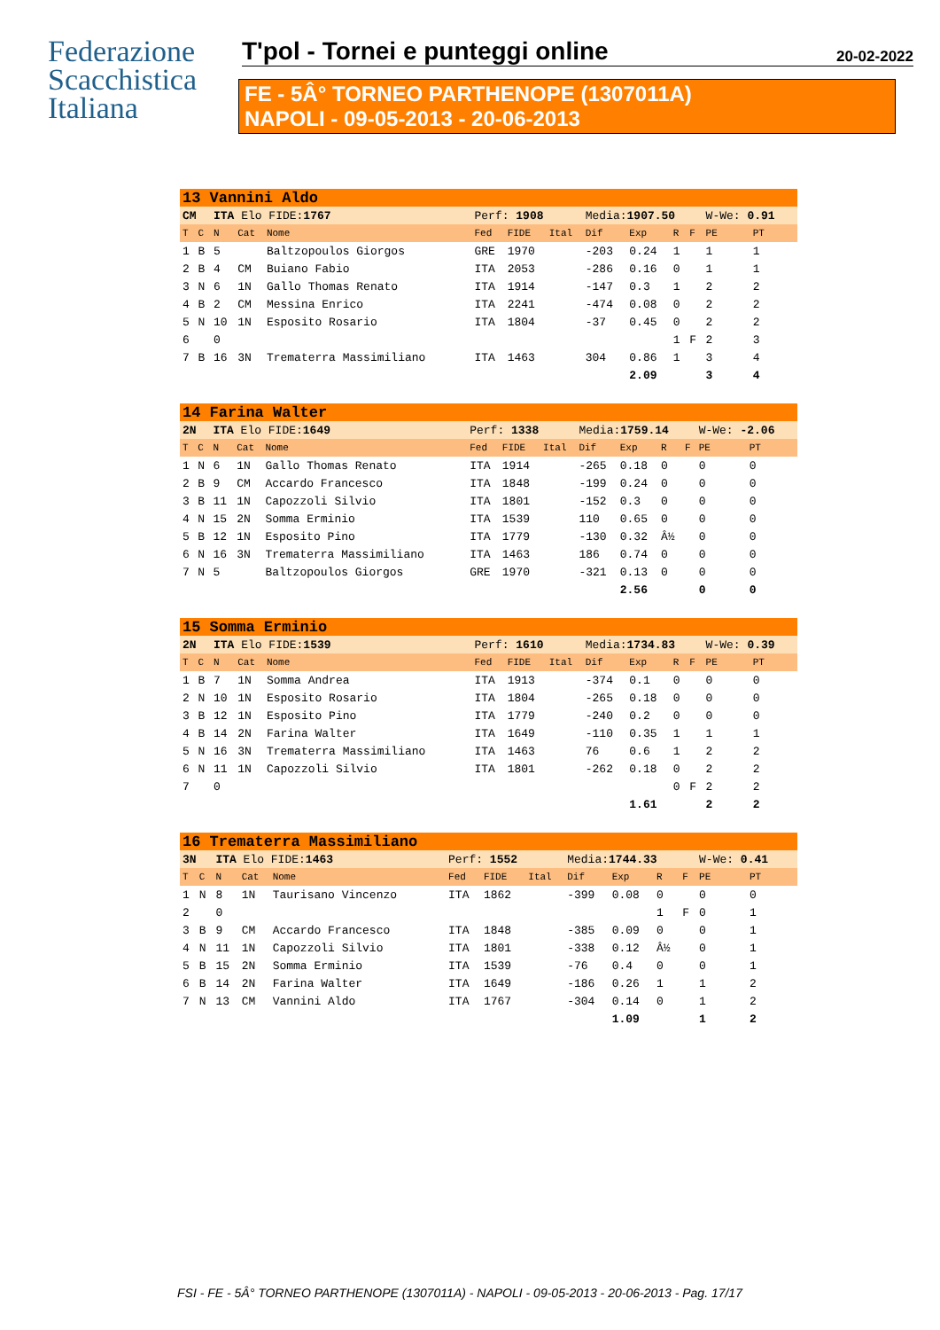Federazione
Scacchistica
Italiana
T'pol - Tornei e punteggi online 20-02-2022
FE - 5Â° TORNEO PARTHENOPE (1307011A)
NAPOLI - 09-05-2013 - 20-06-2013
| 13 Vannini Aldo | | | | | | | | | | | | | |
| CM | | ITA Elo FIDE: 1767 | | | Perf: 1908 | | | Media: 1907.50 | | | | W-We: 0.91 | |
| T | C | N | Cat | Nome | Fed | FIDE | Ital | Dif | Exp | R | F | PE | PT |
| 1 | B | 5 | | Baltzopoulos Giorgos | GRE | 1970 | | -203 | 0.24 | 1 | | 1 | 1 |
| 2 | B | 4 | CM | Buiano Fabio | ITA | 2053 | | -286 | 0.16 | 0 | | 1 | 1 |
| 3 | N | 6 | 1N | Gallo Thomas Renato | ITA | 1914 | | -147 | 0.3 | 1 | | 2 | 2 |
| 4 | B | 2 | CM | Messina Enrico | ITA | 2241 | | -474 | 0.08 | 0 | | 2 | 2 |
| 5 | N | 10 | 1N | Esposito Rosario | ITA | 1804 | | -37 | 0.45 | 0 | | 2 | 2 |
| 6 | | 0 | | | | | | | | 1 | F | 2 | 3 |
| 7 | B | 16 | 3N | Trematerra Massimiliano | ITA | 1463 | | 304 | 0.86 | 1 | | 3 | 4 |
| | | | | | | | | | 2.09 | | | 3 | 4 |
| 14 Farina Walter | | | | | | | | | | | | | |
| 2N | | ITA Elo FIDE: 1649 | | | Perf: 1338 | | | Media: 1759.14 | | | | W-We: -2.06 | |
| T | C | N | Cat | Nome | Fed | FIDE | Ital | Dif | Exp | R | F | PE | PT |
| 1 | N | 6 | 1N | Gallo Thomas Renato | ITA | 1914 | | -265 | 0.18 | 0 | | 0 | 0 |
| 2 | B | 9 | CM | Accardo Francesco | ITA | 1848 | | -199 | 0.24 | 0 | | 0 | 0 |
| 3 | B | 11 | 1N | Capozzoli Silvio | ITA | 1801 | | -152 | 0.3 | 0 | | 0 | 0 |
| 4 | N | 15 | 2N | Somma Erminio | ITA | 1539 | | 110 | 0.65 | 0 | | 0 | 0 |
| 5 | B | 12 | 1N | Esposito Pino | ITA | 1779 | | -130 | 0.32 | Â½ | | 0 | 0 |
| 6 | N | 16 | 3N | Trematerra Massimiliano | ITA | 1463 | | 186 | 0.74 | 0 | | 0 | 0 |
| 7 | N | 5 | | Baltzopoulos Giorgos | GRE | 1970 | | -321 | 0.13 | 0 | | 0 | 0 |
| | | | | | | | | | 2.56 | | | 0 | 0 |
| 15 Somma Erminio | | | | | | | | | | | | | |
| 2N | | ITA Elo FIDE: 1539 | | | Perf: 1610 | | | Media: 1734.83 | | | | W-We: 0.39 | |
| T | C | N | Cat | Nome | Fed | FIDE | Ital | Dif | Exp | R | F | PE | PT |
| 1 | B | 7 | 1N | Somma Andrea | ITA | 1913 | | -374 | 0.1 | 0 | | 0 | 0 |
| 2 | N | 10 | 1N | Esposito Rosario | ITA | 1804 | | -265 | 0.18 | 0 | | 0 | 0 |
| 3 | B | 12 | 1N | Esposito Pino | ITA | 1779 | | -240 | 0.2 | 0 | | 0 | 0 |
| 4 | B | 14 | 2N | Farina Walter | ITA | 1649 | | -110 | 0.35 | 1 | | 1 | 1 |
| 5 | N | 16 | 3N | Trematerra Massimiliano | ITA | 1463 | | 76 | 0.6 | 1 | | 2 | 2 |
| 6 | N | 11 | 1N | Capozzoli Silvio | ITA | 1801 | | -262 | 0.18 | 0 | | 2 | 2 |
| 7 | | 0 | | | | | | | | 0 | F | 2 | 2 |
| | | | | | | | | | 1.61 | | | 2 | 2 |
| 16 Trematerra Massimiliano | | | | | | | | | | | | | |
| 3N | | ITA Elo FIDE: 1463 | | | Perf: 1552 | | | Media: 1744.33 | | | | W-We: 0.41 | |
| T | C | N | Cat | Nome | Fed | FIDE | Ital | Dif | Exp | R | F | PE | PT |
| 1 | N | 8 | 1N | Taurisano Vincenzo | ITA | 1862 | | -399 | 0.08 | 0 | | 0 | 0 |
| 2 | | 0 | | | | | | | | 1 | F | 0 | 1 |
| 3 | B | 9 | CM | Accardo Francesco | ITA | 1848 | | -385 | 0.09 | 0 | | 0 | 1 |
| 4 | N | 11 | 1N | Capozzoli Silvio | ITA | 1801 | | -338 | 0.12 | Â½ | | 0 | 1 |
| 5 | B | 15 | 2N | Somma Erminio | ITA | 1539 | | -76 | 0.4 | 0 | | 0 | 1 |
| 6 | B | 14 | 2N | Farina Walter | ITA | 1649 | | -186 | 0.26 | 1 | | 1 | 2 |
| 7 | N | 13 | CM | Vannini Aldo | ITA | 1767 | | -304 | 0.14 | 0 | | 1 | 2 |
| | | | | | | | | | 1.09 | | | 1 | 2 |
FSI - FE - 5Â° TORNEO PARTHENOPE (1307011A) - NAPOLI - 09-05-2013 - 20-06-2013 - Pag. 17/17